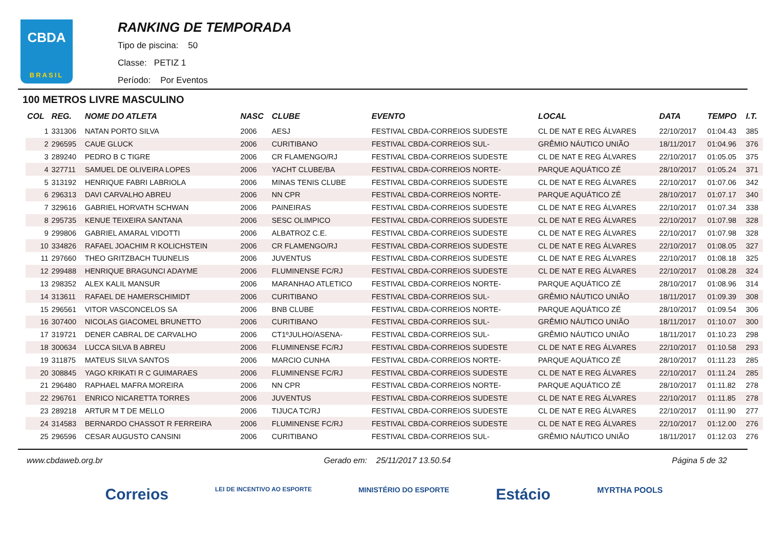CBDA
BRASIL
RANKING DE TEMPORADA
Tipo de piscina: 50
Classe: PETIZ 1
Período: Por Eventos
100 METROS LIVRE MASCULINO
| COL | REG. | NOME DO ATLETA | NASC | CLUBE | EVENTO | LOCAL | DATA | TEMPO | I.T. |
| --- | --- | --- | --- | --- | --- | --- | --- | --- | --- |
| 1 | 331306 | NATAN PORTO SILVA | 2006 | AESJ | FESTIVAL CBDA-CORREIOS SUDESTE | CL DE NAT E REG ÁLVARES | 22/10/2017 | 01:04.43 | 385 |
| 2 | 296595 | CAUE GLUCK | 2006 | CURITIBANO | FESTIVAL CBDA-CORREIOS SUL- | GRÊMIO NÁUTICO UNIÃO | 18/11/2017 | 01:04.96 | 376 |
| 3 | 289240 | PEDRO B C TIGRE | 2006 | CR FLAMENGO/RJ | FESTIVAL CBDA-CORREIOS SUDESTE | CL DE NAT E REG ÁLVARES | 22/10/2017 | 01:05.05 | 375 |
| 4 | 327711 | SAMUEL DE OLIVEIRA LOPES | 2006 | YACHT CLUBE/BA | FESTIVAL CBDA-CORREIOS NORTE- | PARQUE AQUÁTICO ZÉ | 28/10/2017 | 01:05.24 | 371 |
| 5 | 313192 | HENRIQUE FABRI LABRIOLA | 2006 | MINAS TENIS CLUBE | FESTIVAL CBDA-CORREIOS SUDESTE | CL DE NAT E REG ÁLVARES | 22/10/2017 | 01:07.06 | 342 |
| 6 | 296313 | DAVI CARVALHO ABREU | 2006 | NN CPR | FESTIVAL CBDA-CORREIOS NORTE- | PARQUE AQUÁTICO ZÉ | 28/10/2017 | 01:07.17 | 340 |
| 7 | 329616 | GABRIEL HORVATH SCHWAN | 2006 | PAINEIRAS | FESTIVAL CBDA-CORREIOS SUDESTE | CL DE NAT E REG ÁLVARES | 22/10/2017 | 01:07.34 | 338 |
| 8 | 295735 | KENUE TEIXEIRA SANTANA | 2006 | SESC OLIMPICO | FESTIVAL CBDA-CORREIOS SUDESTE | CL DE NAT E REG ÁLVARES | 22/10/2017 | 01:07.98 | 328 |
| 9 | 299806 | GABRIEL AMARAL VIDOTTI | 2006 | ALBATROZ C.E. | FESTIVAL CBDA-CORREIOS SUDESTE | CL DE NAT E REG ÁLVARES | 22/10/2017 | 01:07.98 | 328 |
| 10 | 334826 | RAFAEL JOACHIM R KOLICHSTEIN | 2006 | CR FLAMENGO/RJ | FESTIVAL CBDA-CORREIOS SUDESTE | CL DE NAT E REG ÁLVARES | 22/10/2017 | 01:08.05 | 327 |
| 11 | 297660 | THEO GRITZBACH TUUNELIS | 2006 | JUVENTUS | FESTIVAL CBDA-CORREIOS SUDESTE | CL DE NAT E REG ÁLVARES | 22/10/2017 | 01:08.18 | 325 |
| 12 | 299488 | HENRIQUE BRAGUNCI ADAYME | 2006 | FLUMINENSE FC/RJ | FESTIVAL CBDA-CORREIOS SUDESTE | CL DE NAT E REG ÁLVARES | 22/10/2017 | 01:08.28 | 324 |
| 13 | 298352 | ALEX KALIL MANSUR | 2006 | MARANHAO ATLETICO | FESTIVAL CBDA-CORREIOS NORTE- | PARQUE AQUÁTICO ZÉ | 28/10/2017 | 01:08.96 | 314 |
| 14 | 313611 | RAFAEL DE HAMERSCHIMIDT | 2006 | CURITIBANO | FESTIVAL CBDA-CORREIOS SUL- | GRÊMIO NÁUTICO UNIÃO | 18/11/2017 | 01:09.39 | 308 |
| 15 | 296561 | VITOR VASCONCELOS SA | 2006 | BNB CLUBE | FESTIVAL CBDA-CORREIOS NORTE- | PARQUE AQUÁTICO ZÉ | 28/10/2017 | 01:09.54 | 306 |
| 16 | 307400 | NICOLAS GIACOMEL BRUNETTO | 2006 | CURITIBANO | FESTIVAL CBDA-CORREIOS SUL- | GRÊMIO NÁUTICO UNIÃO | 18/11/2017 | 01:10.07 | 300 |
| 17 | 319721 | DENER CABRAL DE CARVALHO | 2006 | CT1ºJULHO/ASENA- | FESTIVAL CBDA-CORREIOS SUL- | GRÊMIO NÁUTICO UNIÃO | 18/11/2017 | 01:10.23 | 298 |
| 18 | 300634 | LUCCA SILVA B ABREU | 2006 | FLUMINENSE FC/RJ | FESTIVAL CBDA-CORREIOS SUDESTE | CL DE NAT E REG ÁLVARES | 22/10/2017 | 01:10.58 | 293 |
| 19 | 311875 | MATEUS SILVA SANTOS | 2006 | MARCIO CUNHA | FESTIVAL CBDA-CORREIOS NORTE- | PARQUE AQUÁTICO ZÉ | 28/10/2017 | 01:11.23 | 285 |
| 20 | 308845 | YAGO KRIKATI R C GUIMARAES | 2006 | FLUMINENSE FC/RJ | FESTIVAL CBDA-CORREIOS SUDESTE | CL DE NAT E REG ÁLVARES | 22/10/2017 | 01:11.24 | 285 |
| 21 | 296480 | RAPHAEL MAFRA MOREIRA | 2006 | NN CPR | FESTIVAL CBDA-CORREIOS NORTE- | PARQUE AQUÁTICO ZÉ | 28/10/2017 | 01:11.82 | 278 |
| 22 | 296761 | ENRICO NICARETTA TORRES | 2006 | JUVENTUS | FESTIVAL CBDA-CORREIOS SUDESTE | CL DE NAT E REG ÁLVARES | 22/10/2017 | 01:11.85 | 278 |
| 23 | 289218 | ARTUR M T DE MELLO | 2006 | TIJUCA TC/RJ | FESTIVAL CBDA-CORREIOS SUDESTE | CL DE NAT E REG ÁLVARES | 22/10/2017 | 01:11.90 | 277 |
| 24 | 314583 | BERNARDO CHASSOT R FERREIRA | 2006 | FLUMINENSE FC/RJ | FESTIVAL CBDA-CORREIOS SUDESTE | CL DE NAT E REG ÁLVARES | 22/10/2017 | 01:12.00 | 276 |
| 25 | 296596 | CESAR AUGUSTO CANSINI | 2006 | CURITIBANO | FESTIVAL CBDA-CORREIOS SUL- | GRÊMIO NÁUTICO UNIÃO | 18/11/2017 | 01:12.03 | 276 |
www.cbdaweb.org.br Gerado em: 25/11/2017 13.50.54 Página 5 de 32
Correios LEI DE INCENTIVO AO ESPORTE MINISTÉRIO DO ESPORTE Estácio MYRTHA POOLS